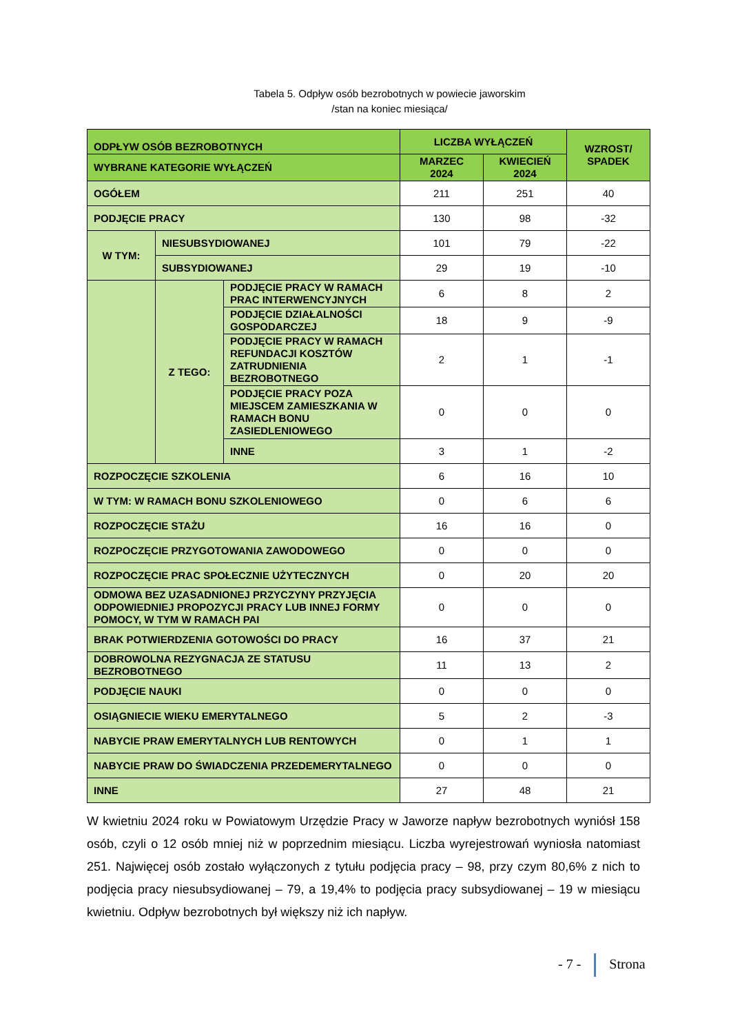Tabela 5. Odpływ osób bezrobotnych w powiecie jaworskim
/stan na koniec miesiąca/
| ODPŁYW OSÓB BEZROBOTNYCH | | | LICZBA WYŁĄCZEŃ | | WZROST/ SPADEK |
| --- | --- | --- | --- | --- | --- |
| WYBRANE KATEGORIE WYŁĄCZEŃ | | | MARZEC 2024 | KWIECIEŃ 2024 | |
| OGÓŁEM | | | 211 | 251 | 40 |
| PODJĘCIE PRACY | | | 130 | 98 | -32 |
| W TYM: | NIESUBSYDIOWANEJ | | 101 | 79 | -22 |
| | SUBSYDIOWANEJ | | 29 | 19 | -10 |
| | Z TEGO: | PODJĘCIE PRACY W RAMACH PRAC INTERWENCYJNYCH | 6 | 8 | 2 |
| | | PODJĘCIE DZIAŁALNOŚCI GOSPODARCZEJ | 18 | 9 | -9 |
| | | PODJĘCIE PRACY W RAMACH REFUNDACJI KOSZTÓW ZATRUDNIENIA BEZROBOTNEGO | 2 | 1 | -1 |
| | | PODJĘCIE PRACY POZA MIEJSCEM ZAMIESZKANIA W RAMACH BONU ZASIEDLENIOWEGO | 0 | 0 | 0 |
| | | INNE | 3 | 1 | -2 |
| ROZPOCZĘCIE SZKOLENIA | | | 6 | 16 | 10 |
| W TYM: W RAMACH BONU SZKOLENIOWEGO | | | 0 | 6 | 6 |
| ROZPOCZĘCIE STAŻU | | | 16 | 16 | 0 |
| ROZPOCZĘCIE PRZYGOTOWANIA ZAWODOWEGO | | | 0 | 0 | 0 |
| ROZPOCZĘCIE PRAC SPOŁECZNIE UŻYTECZNYCH | | | 0 | 20 | 20 |
| ODMOWA BEZ UZASADNIONEJ PRZYCZYNY PRZYJĘCIA ODPOWIEDNIEJ PROPOZYCJI PRACY LUB INNEJ FORMY POMOCY, W TYM W RAMACH PAI | | | 0 | 0 | 0 |
| BRAK POTWIERDZENIA GOTOWOŚCI DO PRACY | | | 16 | 37 | 21 |
| DOBROWOLNA REZYGNACJA ZE STATUSU BEZROBOTNEGO | | | 11 | 13 | 2 |
| PODJĘCIE NAUKI | | | 0 | 0 | 0 |
| OSIĄGNIECIE WIEKU EMERYTALNEGO | | | 5 | 2 | -3 |
| NABYCIE PRAW EMERYTALNYCH LUB RENTOWYCH | | | 0 | 1 | 1 |
| NABYCIE PRAW DO ŚWIADCZENIA PRZEDEMERYTALNEGO | | | 0 | 0 | 0 |
| INNE | | | 27 | 48 | 21 |
W kwietniu 2024 roku w Powiatowym Urzędzie Pracy w Jaworze napływ bezrobotnych wyniósł 158 osób, czyli o 12 osób mniej niż w poprzednim miesiącu. Liczba wyrejestrowań wyniosła natomiast 251. Najwięcej osób zostało wyłączonych z tytułu podjęcia pracy – 98, przy czym 80,6% z nich to podjęcia pracy niesubsydiowanej – 79, a 19,4% to podjęcia pracy subsydiowanej – 19 w miesiącu kwietniu. Odpływ bezrobotnych był większy niż ich napływ.
- 7 - Strona